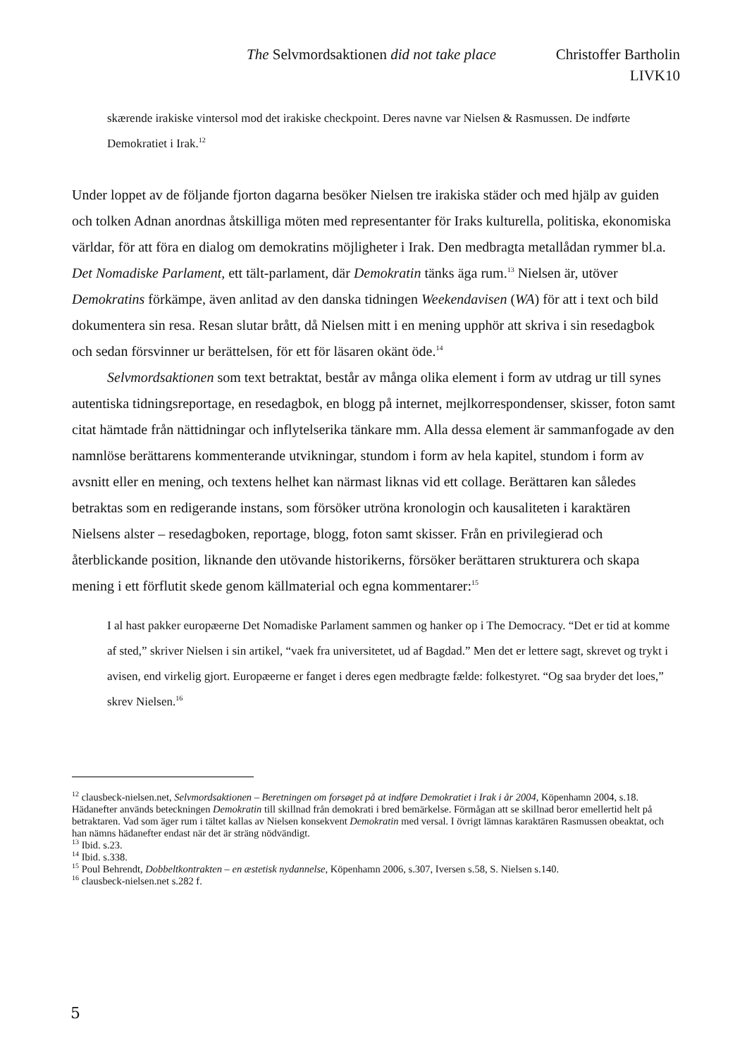The Selvmordsaktionen did not take place Christoffer Bartholin
LIVK10
skærende irakiske vintersol mod det irakiske checkpoint. Deres navne var Nielsen & Rasmussen. De indførte Demokratiet i Irak.<sup>12</sup>
Under loppet av de följande fjorton dagarna besöker Nielsen tre irakiska städer och med hjälp av guiden och tolken Adnan anordnas åtskilliga möten med representanter för Iraks kulturella, politiska, ekonomiska världar, för att föra en dialog om demokratins möjligheter i Irak. Den medbragta metallådan rymmer bl.a. Det Nomadiske Parlament, ett tält-parlament, där Demokratin tänks äga rum.<sup>13</sup> Nielsen är, utöver Demokratins förkämpe, även anlitad av den danska tidningen Weekendavisen (WA) för att i text och bild dokumentera sin resa. Resan slutar brått, då Nielsen mitt i en mening upphör att skriva i sin resedagbok och sedan försvinner ur berättelsen, för ett för läsaren okänt öde.<sup>14</sup>
Selvmordsaktionen som text betraktat, består av många olika element i form av utdrag ur till synes autentiska tidningsreportage, en resedagbok, en blogg på internet, mejlkorrespondenser, skisser, foton samt citat hämtade från nättidningar och inflytelserika tänkare mm. Alla dessa element är sammanfogade av den namnlöse berättarens kommenterande utvikningar, stundom i form av hela kapitel, stundom i form av avsnitt eller en mening, och textens helhet kan närmast liknas vid ett collage. Berättaren kan således betraktas som en redigerande instans, som försöker utröna kronologin och kausaliteten i karaktären Nielsens alster – resedagboken, reportage, blogg, foton samt skisser. Från en privilegierad och återblickande position, liknande den utövande historikerns, försöker berättaren strukturera och skapa mening i ett förflutit skede genom källmaterial och egna kommentarer:<sup>15</sup>
I al hast pakker europæerne Det Nomadiske Parlament sammen og hanker op i The Democracy. “Det er tid at komme af sted,” skriver Nielsen i sin artikel, “vaek fra universitetet, ud af Bagdad.” Men det er lettere sagt, skrevet og trykt i avisen, end virkelig gjort. Europæerne er fanget i deres egen medbragte fælde: folkestyret. “Og saa bryder det loes,” skrev Nielsen.<sup>16</sup>
<sup>12</sup> clausbeck-nielsen.net, Selvmordsaktionen – Beretningen om forsøget på at indføre Demokratiet i Irak i år 2004, Köpenhamn 2004, s.18. Hädanefter används beteckningen Demokratin till skillnad från demokrati i bred bemärkelse. Förmågan att se skillnad beror emellertid helt på betraktaren. Vad som äger rum i tältet kallas av Nielsen konsekvent Demokratin med versal. I övrigt lämnas karaktären Rasmussen obeaktat, och han nämns hädanefter endast när det är sträng nödvändigt.
<sup>13</sup> Ibid. s.23.
<sup>14</sup> Ibid. s.338.
<sup>15</sup> Poul Behrendt, Dobbeltkontrakten – en æstetisk nydannelse, Köpenhamn 2006, s.307, Iversen s.58, S. Nielsen s.140.
<sup>16</sup> clausbeck-nielsen.net s.282 f.
5